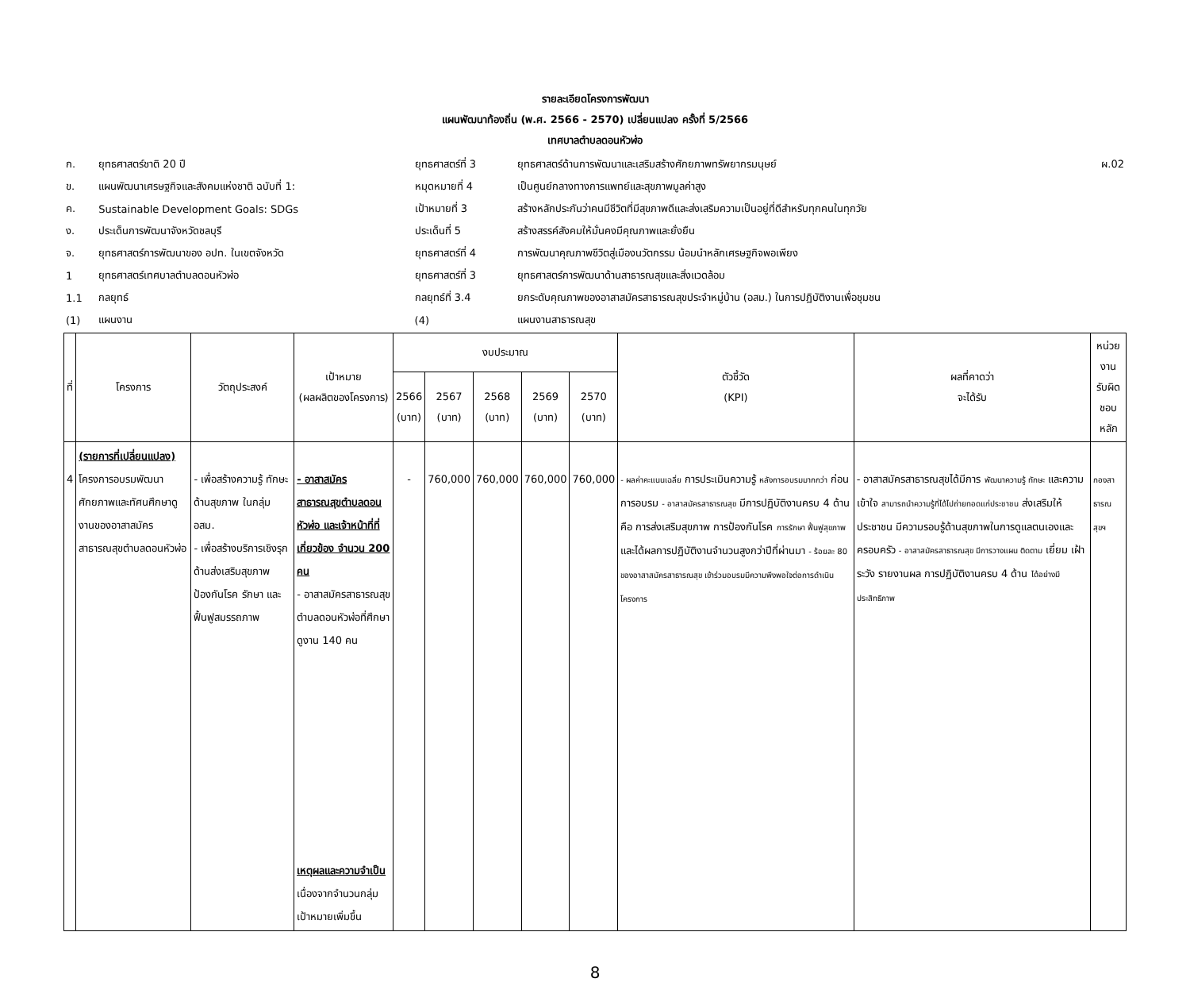รายละเอียดโครงการพัฒนา
แผนพัฒนาท้องถิ่น (พ.ศ. 2566 - 2570) เปลี่ยนแปลง ครั้งที่ 5/2566
เทศบาลตำบลดอนหัวฬ่อ
| ก. | ยุทธศาสตร์ชาติ 20 ปี | ยุทธศาสตร์ที่ 3 | ยุทธศาสตร์ด้านการพัฒนาและเสริมสร้างศักยภาพทรัพยากรมนุษย์ | ผ.02 |
| ข. | แผนพัฒนาเศรษฐกิจและสังคมแห่งชาติ ฉบับที่ 1: | หมุดหมายที่ 4 | เป็นศูนย์กลางทางการแพทย์และสุขภาพมูลค่าสูง | |
| ค. | Sustainable Development Goals: SDGs | เป้าหมายที่ 3 | สร้างหลักประกันว่าคนมีชีวิตที่มีสุขภาพดีและส่งเสริมความเป็นอยู่ที่ดีสำหรับทุกคนในทุกวัย | |
| ง. | ประเด็นการพัฒนาจังหวัดชลบุรี | ประเด็นที่ 5 | สร้างสรรค์สังคมให้มั่นคงมีคุณภาพและยั่งยืน | |
| จ. | ยุทธศาสตร์การพัฒนาของ อปท. ในเขตจังหวัด | ยุทธศาสตร์ที่ 4 | การพัฒนาคุณภาพชีวิตสู่เมืองนวัตกรรม น้อมนำหลักเศรษฐกิจพอเพียง | |
| 1 | ยุทธศาสตร์เทศบาลตำบลดอนหัวฬ่อ | ยุทธศาสตร์ที่ 3 | ยุทธศาสตร์การพัฒนาด้านสาธารณสุขและสิ่งแวดล้อม | |
| 1.1 | กลยุทธ์ | กลยุทธ์ที่ 3.4 | ยกระดับคุณภาพของอาสาสมัครสาธารณสุขประจำหมู่บ้าน (อสม.) ในการปฏิบัติงานเพื่อชุมชน | |
| (1) | แผนงาน | (4) | แผนงานสาธารณสุข | |
| ที่ | โครงการ | วัตถุประสงค์ | เป้าหมาย (ผลผลิตของโครงการ) | งบประมาณ | | | | | ตัวชี้วัด (KPI) | ผลที่คาดว่า จะได้รับ | หน่วยงาน รับผิดชอบหลัก |
| --- | --- | --- | --- | --- | --- | --- | --- | --- | --- | --- | --- |
| | | | | 2566 (บาท) | 2567 (บาท) | 2568 (บาท) | 2569 (บาท) | 2570 (บาท) | | | |
| 4 | (รายการที่เปลี่ยนแปลง) โครงการอบรมพัฒนาศักยภาพและทัศนศึกษาดูงานของอาสาสมัครสาธารณสุขตำบลดอนหัวฬ่อ | - เพื่อสร้างความรู้ ทักษะด้านสุขภาพ ในกลุ่ม อสม. - เพื่อสร้างบริการเชิงรุกด้านส่งเสริมสุขภาพ ป้องกันโรค รักษา และฟื้นฟูสมรรถภาพ | - อาสาสมัครสาธารณสุขตำบลดอนหัวฬ่อ และเจ้าหน้าที่ที่เกี่ยวข้อง จำนวน 200 คน - อาสาสมัครสาธารณสุขตำบลดอนหัวฬ่อที่ศึกษาดูงาน 140 คน เหตุผลและความจำเป็น เนื่องจากจำนวนกลุ่มเป้าหมายเพิ่มขึ้น | - | 760,000 | 760,000 | 760,000 | 760,000 | - ผลค่าคะแนนเฉลี่ย การประเมินความรู้ หลังการอบรมมากกว่า ก่อนการอบรม - อาสาสมัครสาธารณสุข มีการปฏิบัติงานครบ 4 ด้าน คือ การส่งเสริมสุขภาพ การป้องกันโรค การรักษา ฟื้นฟูสุขภาพ และได้ผลการปฏิบัติงานจำนวนสูงกว่าปีที่ผ่านมา - ร้อยละ 80 ของอาสาสมัครสาธารณสุข เข้าร่วมอบรมมีความพึงพอใจต่อการดำเนินโครงการ | - อาสาสมัครสาธารณสุขได้มีการ พัฒนาความรู้ ทักษะ และความเข้าใจ สามารถนำความรู้ที่ได้ไปถ่ายทอดแก่ประชาชน ส่งเสริมให้ประชาชน มีความรอบรู้ด้านสุขภาพในการดูแลตนเองและครอบครัว - อาสาสมัครสาธารณสุข มีการวางแผน ติดตาม เยี่ยม เฝ้าระวัง รายงานผล การปฏิบัติงานครบ 4 ด้าน ได้อย่างมีประสิทธิภาพ | กองสาธารณสุขฯ |
8